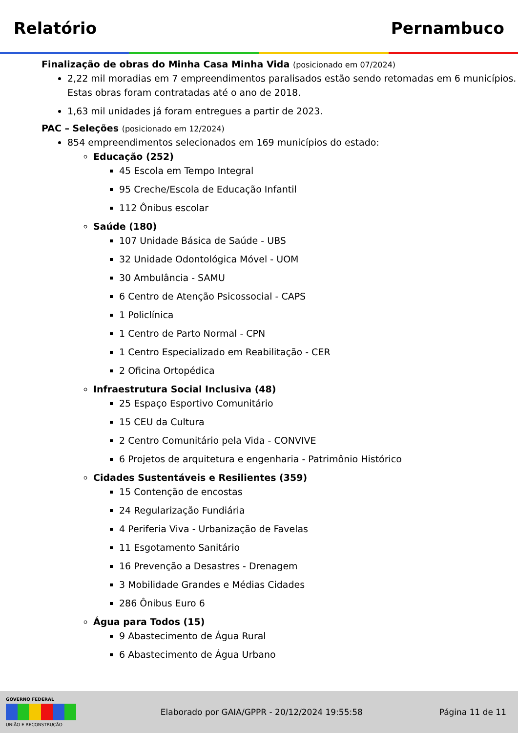Relatório Pernambuco
Finalização de obras do Minha Casa Minha Vida (posicionado em 07/2024)
2,22 mil moradias em 7 empreendimentos paralisados estão sendo retomadas em 6 municípios. Estas obras foram contratadas até o ano de 2018.
1,63 mil unidades já foram entregues a partir de 2023.
PAC – Seleções (posicionado em 12/2024)
854 empreendimentos selecionados em 169 municípios do estado:
Educação (252)
45 Escola em Tempo Integral
95 Creche/Escola de Educação Infantil
112 Ônibus escolar
Saúde (180)
107 Unidade Básica de Saúde - UBS
32 Unidade Odontológica Móvel - UOM
30 Ambulância - SAMU
6 Centro de Atenção Psicossocial - CAPS
1 Policlínica
1 Centro de Parto Normal - CPN
1 Centro Especializado em Reabilitação - CER
2 Oficina Ortopédica
Infraestrutura Social Inclusiva (48)
25 Espaço Esportivo Comunitário
15 CEU da Cultura
2 Centro Comunitário pela Vida - CONVIVE
6 Projetos de arquitetura e engenharia - Patrimônio Histórico
Cidades Sustentáveis e Resilientes (359)
15 Contenção de encostas
24 Regularização Fundiária
4 Periferia Viva - Urbanização de Favelas
11 Esgotamento Sanitário
16 Prevenção a Desastres - Drenagem
3 Mobilidade Grandes e Médias Cidades
286 Ônibus Euro 6
Água para Todos (15)
9 Abastecimento de Água Rural
6 Abastecimento de Água Urbano
GOVERNO FEDERAL
UNIÃO E RECONSTRUÇÃO
Elaborado por GAIA/GPPR - 20/12/2024 19:55:58
Página 11 de 11